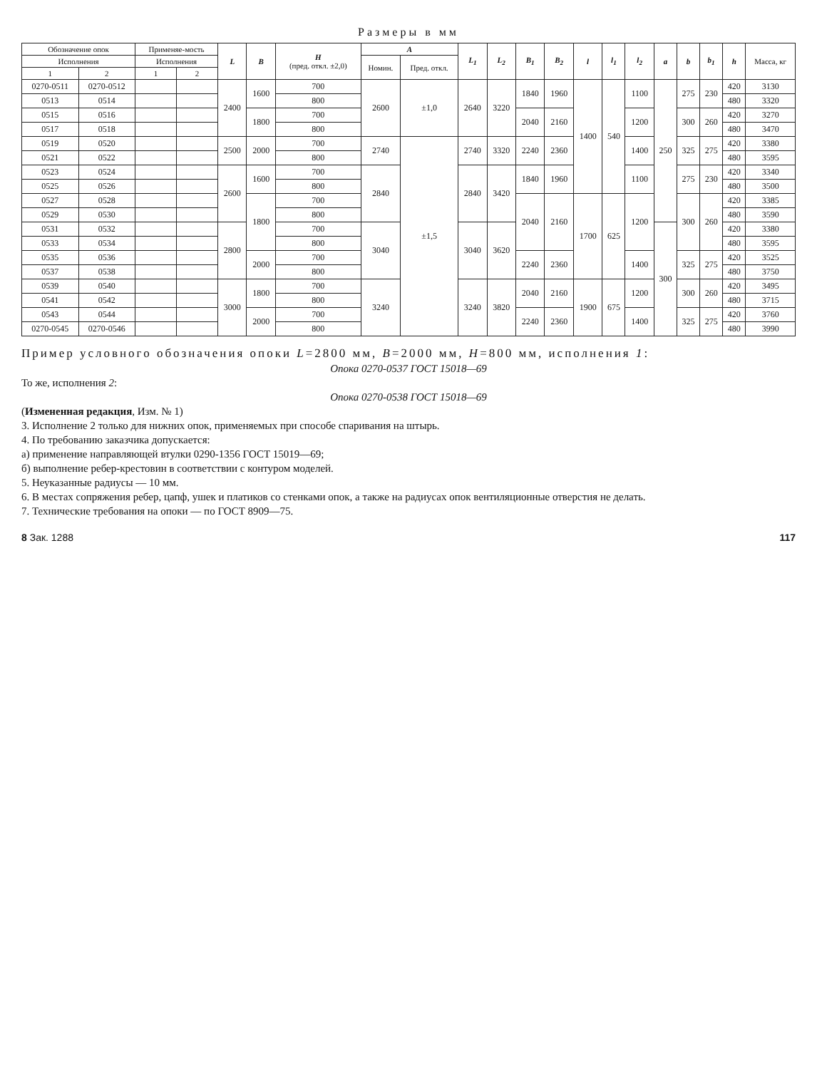Размеры в мм
| Обозначение опок | | Применяе-мость | | L | B | H (пред. откл. ±2,0) | A | | L<sub>1</sub> | L<sub>2</sub> | B<sub>1</sub> | B<sub>2</sub> | l | l<sub>1</sub> | l<sub>2</sub> | a | b | b<sub>1</sub> | h | Масса, кг |
| --- | --- | --- | --- | --- | --- | --- | --- | --- | --- | --- | --- | --- | --- | --- | --- | --- | --- | --- | --- | --- |
| Исполнения | | Исполнения | | | | | Номин. | Пред. откл. | | | | | | | | | | | | |
| 1 | 2 | 1 | 2 | | | | | | | | | | | | | | | | | |
| 0270-0511 | 0270-0512 | | | 2400 | 1600 | 700 | 2600 | ±1,0 | 2640 | 3220 | 1840 | 1960 | 1400 | 540 | 1100 | 250 | 275 | 230 | 420 | 3130 |
| 0513 | 0514 | | | | | 800 | | | | | | | | | | | | | 480 | 3320 |
| 0515 | 0516 | | | | 1800 | 700 | | | | | 2040 | 2160 | | | 1200 | | 300 | 260 | 420 | 3270 |
| 0517 | 0518 | | | | | 800 | | | | | | | | | | | | | 480 | 3470 |
| 0519 | 0520 | | | 2500 | 2000 | 700 | 2740 | ±1,5 | 2740 | 3320 | 2240 | 2360 | | | 1400 | | 325 | 275 | 420 | 3380 |
| 0521 | 0522 | | | | | 800 | | | | | | | | | | | | | 480 | 3595 |
| 0523 | 0524 | | | 2600 | 1600 | 700 | 2840 | | 2840 | 3420 | 1840 | 1960 | | | 1100 | | 275 | 230 | 420 | 3340 |
| 0525 | 0526 | | | | | 800 | | | | | | | | | | | | | 480 | 3500 |
| 0527 | 0528 | | | | 1800 | 700 | | | | | 2040 | 2160 | 1700 | 625 | 1200 | | 300 | 260 | 420 | 3385 |
| 0529 | 0530 | | | | | 800 | | | | | | | | | | | | | 480 | 3590 |
| 0531 | 0532 | | | 2800 | | 700 | 3040 | | 3040 | 3620 | | | | | | 300 | | | 420 | 3380 |
| 0533 | 0534 | | | | | 800 | | | | | | | | | | | | | 480 | 3595 |
| 0535 | 0536 | | | | 2000 | 700 | | | | | 2240 | 2360 | | | 1400 | | 325 | 275 | 420 | 3525 |
| 0537 | 0538 | | | | | 800 | | | | | | | | | | | | | 480 | 3750 |
| 0539 | 0540 | | | 3000 | 1800 | 700 | 3240 | | 3240 | 3820 | 2040 | 2160 | 1900 | 675 | 1200 | | 300 | 260 | 420 | 3495 |
| 0541 | 0542 | | | | | 800 | | | | | | | | | | | | | 480 | 3715 |
| 0543 | 0544 | | | | 2000 | 700 | | | | | 2240 | 2360 | | | 1400 | | 325 | 275 | 420 | 3760 |
| 0270-0545 | 0270-0546 | | | | | 800 | | | | | | | | | | | | | 480 | 3990 |
Пример условного обозначения опоки L=2800 мм, B=2000 мм, H=800 мм, исполнения 1:
Опока 0270-0537 ГОСТ 15018—69
То же, исполнения 2:
Опока 0270-0538 ГОСТ 15018—69
(Измененная редакция, Изм. № 1)
3. Исполнение 2 только для нижних опок, применяемых при способе спаривания на штырь.
4. По требованию заказчика допускается:
а) применение направляющей втулки 0290-1356 ГОСТ 15019—69;
б) выполнение ребер-крестовин в соответствии с контуром моделей.
5. Неуказанные радиусы — 10 мм.
6. В местах сопряжения ребер, цапф, ушек и платиков со стенками опок, а также на радиусах опок вентиляционные отверстия не делать.
7. Технические требования на опоки — по ГОСТ 8909—75.
8 Зак. 1288 117